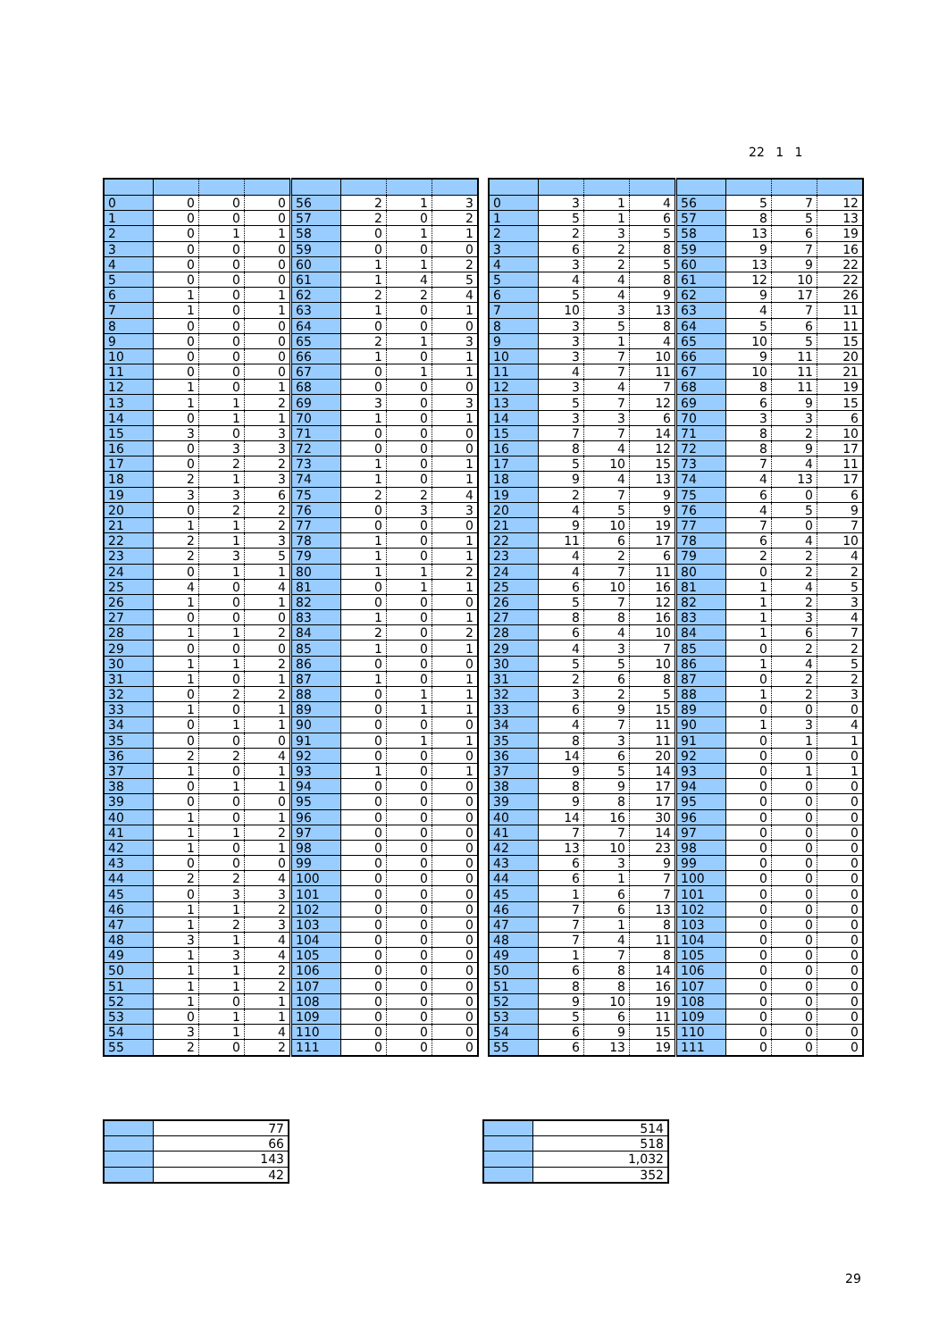22 1 1
| 0 | 0 | 0 | 0 | 56 | 2 | 1 | 3 |
| 1 | 0 | 0 | 0 | 57 | 2 | 0 | 2 |
| 2 | 0 | 1 | 1 | 58 | 0 | 1 | 1 |
| 3 | 0 | 0 | 0 | 59 | 0 | 0 | 0 |
| 4 | 0 | 0 | 0 | 60 | 1 | 1 | 2 |
| 5 | 0 | 0 | 0 | 61 | 1 | 4 | 5 |
| 6 | 1 | 0 | 1 | 62 | 2 | 2 | 4 |
| 7 | 1 | 0 | 1 | 63 | 1 | 0 | 1 |
| 8 | 0 | 0 | 0 | 64 | 0 | 0 | 0 |
| 9 | 0 | 0 | 0 | 65 | 2 | 1 | 3 |
| 10 | 0 | 0 | 0 | 66 | 1 | 0 | 1 |
| 11 | 0 | 0 | 0 | 67 | 0 | 1 | 1 |
| 12 | 1 | 0 | 1 | 68 | 0 | 0 | 0 |
| 13 | 1 | 1 | 2 | 69 | 3 | 0 | 3 |
| 14 | 0 | 1 | 1 | 70 | 1 | 0 | 1 |
| 15 | 3 | 0 | 3 | 71 | 0 | 0 | 0 |
| 16 | 0 | 3 | 3 | 72 | 0 | 0 | 0 |
| 17 | 0 | 2 | 2 | 73 | 1 | 0 | 1 |
| 18 | 2 | 1 | 3 | 74 | 1 | 0 | 1 |
| 19 | 3 | 3 | 6 | 75 | 2 | 2 | 4 |
| 20 | 0 | 2 | 2 | 76 | 0 | 3 | 3 |
| 21 | 1 | 1 | 2 | 77 | 0 | 0 | 0 |
| 22 | 2 | 1 | 3 | 78 | 1 | 0 | 1 |
| 23 | 2 | 3 | 5 | 79 | 1 | 0 | 1 |
| 24 | 0 | 1 | 1 | 80 | 1 | 1 | 2 |
| 25 | 4 | 0 | 4 | 81 | 0 | 1 | 1 |
| 26 | 1 | 0 | 1 | 82 | 0 | 0 | 0 |
| 27 | 0 | 0 | 0 | 83 | 1 | 0 | 1 |
| 28 | 1 | 1 | 2 | 84 | 2 | 0 | 2 |
| 29 | 0 | 0 | 0 | 85 | 1 | 0 | 1 |
| 30 | 1 | 1 | 2 | 86 | 0 | 0 | 0 |
| 31 | 1 | 0 | 1 | 87 | 1 | 0 | 1 |
| 32 | 0 | 2 | 2 | 88 | 0 | 1 | 1 |
| 33 | 1 | 0 | 1 | 89 | 0 | 1 | 1 |
| 34 | 0 | 1 | 1 | 90 | 0 | 0 | 0 |
| 35 | 0 | 0 | 0 | 91 | 0 | 1 | 1 |
| 36 | 2 | 2 | 4 | 92 | 0 | 0 | 0 |
| 37 | 1 | 0 | 1 | 93 | 1 | 0 | 1 |
| 38 | 0 | 1 | 1 | 94 | 0 | 0 | 0 |
| 39 | 0 | 0 | 0 | 95 | 0 | 0 | 0 |
| 40 | 1 | 0 | 1 | 96 | 0 | 0 | 0 |
| 41 | 1 | 1 | 2 | 97 | 0 | 0 | 0 |
| 42 | 1 | 0 | 1 | 98 | 0 | 0 | 0 |
| 43 | 0 | 0 | 0 | 99 | 0 | 0 | 0 |
| 44 | 2 | 2 | 4 | 100 | 0 | 0 | 0 |
| 45 | 0 | 3 | 3 | 101 | 0 | 0 | 0 |
| 46 | 1 | 1 | 2 | 102 | 0 | 0 | 0 |
| 47 | 1 | 2 | 3 | 103 | 0 | 0 | 0 |
| 48 | 3 | 1 | 4 | 104 | 0 | 0 | 0 |
| 49 | 1 | 3 | 4 | 105 | 0 | 0 | 0 |
| 50 | 1 | 1 | 2 | 106 | 0 | 0 | 0 |
| 51 | 1 | 1 | 2 | 107 | 0 | 0 | 0 |
| 52 | 1 | 0 | 1 | 108 | 0 | 0 | 0 |
| 53 | 0 | 1 | 1 | 109 | 0 | 0 | 0 |
| 54 | 3 | 1 | 4 | 110 | 0 | 0 | 0 |
| 55 | 2 | 0 | 2 | 111 | 0 | 0 | 0 |
| 0 | 3 | 1 | 4 | 56 | 5 | 7 | 12 |
| 1 | 5 | 1 | 6 | 57 | 8 | 5 | 13 |
| 2 | 2 | 3 | 5 | 58 | 13 | 6 | 19 |
| 3 | 6 | 2 | 8 | 59 | 9 | 7 | 16 |
| 4 | 3 | 2 | 5 | 60 | 13 | 9 | 22 |
| 5 | 4 | 4 | 8 | 61 | 12 | 10 | 22 |
| 6 | 5 | 4 | 9 | 62 | 9 | 17 | 26 |
| 7 | 10 | 3 | 13 | 63 | 4 | 7 | 11 |
| 8 | 3 | 5 | 8 | 64 | 5 | 6 | 11 |
| 9 | 3 | 1 | 4 | 65 | 10 | 5 | 15 |
| 10 | 3 | 7 | 10 | 66 | 9 | 11 | 20 |
| 11 | 4 | 7 | 11 | 67 | 10 | 11 | 21 |
| 12 | 3 | 4 | 7 | 68 | 8 | 11 | 19 |
| 13 | 5 | 7 | 12 | 69 | 6 | 9 | 15 |
| 14 | 3 | 3 | 6 | 70 | 3 | 3 | 6 |
| 15 | 7 | 7 | 14 | 71 | 8 | 2 | 10 |
| 16 | 8 | 4 | 12 | 72 | 8 | 9 | 17 |
| 17 | 5 | 10 | 15 | 73 | 7 | 4 | 11 |
| 18 | 9 | 4 | 13 | 74 | 4 | 13 | 17 |
| 19 | 2 | 7 | 9 | 75 | 6 | 0 | 6 |
| 20 | 4 | 5 | 9 | 76 | 4 | 5 | 9 |
| 21 | 9 | 10 | 19 | 77 | 7 | 0 | 7 |
| 22 | 11 | 6 | 17 | 78 | 6 | 4 | 10 |
| 23 | 4 | 2 | 6 | 79 | 2 | 2 | 4 |
| 24 | 4 | 7 | 11 | 80 | 0 | 2 | 2 |
| 25 | 6 | 10 | 16 | 81 | 1 | 4 | 5 |
| 26 | 5 | 7 | 12 | 82 | 1 | 2 | 3 |
| 27 | 8 | 8 | 16 | 83 | 1 | 3 | 4 |
| 28 | 6 | 4 | 10 | 84 | 1 | 6 | 7 |
| 29 | 4 | 3 | 7 | 85 | 0 | 2 | 2 |
| 30 | 5 | 5 | 10 | 86 | 1 | 4 | 5 |
| 31 | 2 | 6 | 8 | 87 | 0 | 2 | 2 |
| 32 | 3 | 2 | 5 | 88 | 1 | 2 | 3 |
| 33 | 6 | 9 | 15 | 89 | 0 | 0 | 0 |
| 34 | 4 | 7 | 11 | 90 | 1 | 3 | 4 |
| 35 | 8 | 3 | 11 | 91 | 0 | 1 | 1 |
| 36 | 14 | 6 | 20 | 92 | 0 | 0 | 0 |
| 37 | 9 | 5 | 14 | 93 | 0 | 1 | 1 |
| 38 | 8 | 9 | 17 | 94 | 0 | 0 | 0 |
| 39 | 9 | 8 | 17 | 95 | 0 | 0 | 0 |
| 40 | 14 | 16 | 30 | 96 | 0 | 0 | 0 |
| 41 | 7 | 7 | 14 | 97 | 0 | 0 | 0 |
| 42 | 13 | 10 | 23 | 98 | 0 | 0 | 0 |
| 43 | 6 | 3 | 9 | 99 | 0 | 0 | 0 |
| 44 | 6 | 1 | 7 | 100 | 0 | 0 | 0 |
| 45 | 1 | 6 | 7 | 101 | 0 | 0 | 0 |
| 46 | 7 | 6 | 13 | 102 | 0 | 0 | 0 |
| 47 | 7 | 1 | 8 | 103 | 0 | 0 | 0 |
| 48 | 7 | 4 | 11 | 104 | 0 | 0 | 0 |
| 49 | 1 | 7 | 8 | 105 | 0 | 0 | 0 |
| 50 | 6 | 8 | 14 | 106 | 0 | 0 | 0 |
| 51 | 8 | 8 | 16 | 107 | 0 | 0 | 0 |
| 52 | 9 | 10 | 19 | 108 | 0 | 0 | 0 |
| 53 | 5 | 6 | 11 | 109 | 0 | 0 | 0 |
| 54 | 6 | 9 | 15 | 110 | 0 | 0 | 0 |
| 55 | 6 | 13 | 19 | 111 | 0 | 0 | 0 |
| | 77 |
| | 66 |
| | 143 |
| | 42 |
| | 514 |
| | 518 |
| | 1,032 |
| | 352 |
29